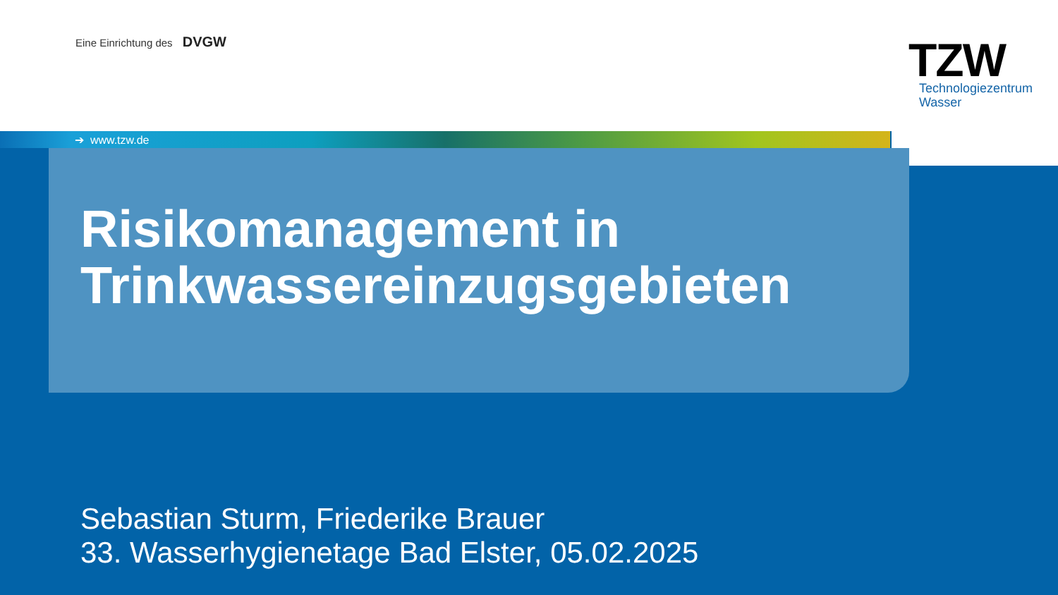Eine Einrichtung des DVGW
TZW
Technologiezentrum
Wasser
➔ www.tzw.de
Risikomanagement in
Trinkwassereinzugsgebieten
Sebastian Sturm, Friederike Brauer
33. Wasserhygienetage Bad Elster, 05.02.2025